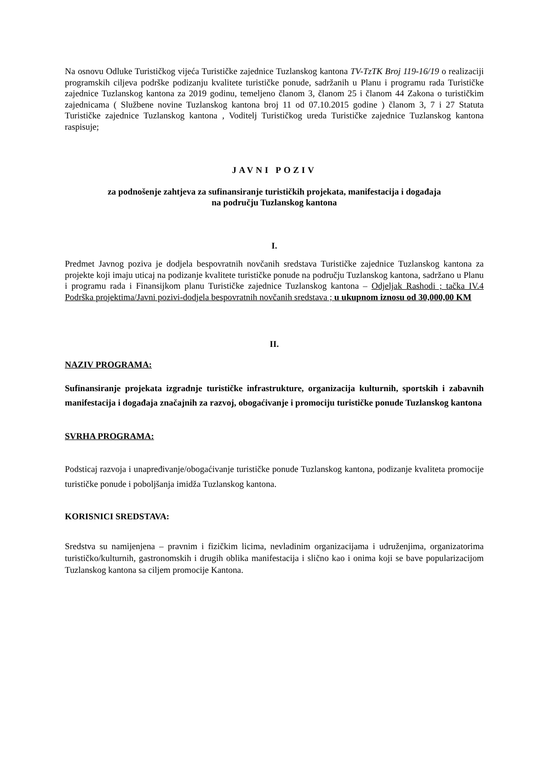Na osnovu Odluke Turističkog vijeća Turističke zajednice Tuzlanskog kantona TV-TzTK Broj 119-16/19 o realizaciji programskih ciljeva podrške podizanju kvalitete turističke ponude, sadržanih u Planu i programu rada Turističke zajednice Tuzlanskog kantona za 2019 godinu, temeljeno članom 3, članom 25 i članom 44 Zakona o turističkim zajednicama ( Službene novine Tuzlanskog kantona broj 11 od 07.10.2015 godine ) članom 3, 7 i 27 Statuta Turističke zajednice Tuzlanskog kantona , Voditelj Turističkog ureda Turističke zajednice Tuzlanskog kantona raspisuje;
JAVNI POZIV
za podnošenje zahtjeva za sufinansiranje turističkih projekata, manifestacija i događaja
na području Tuzlanskog kantona
I.
Predmet Javnog poziva je dodjela bespovratnih novčanih sredstava Turističke zajednice Tuzlanskog kantona za projekte koji imaju uticaj na podizanje kvalitete turističke ponude na području Tuzlanskog kantona, sadržano u Planu i programu rada i Finansijkom planu Turističke zajednice Tuzlanskog kantona – Odjeljak Rashodi ; tačka IV.4 Podrška projektima/Javni pozivi-dodjela bespovratnih novčanih sredstava ; u ukupnom iznosu od 30,000,00 KM
II.
NAZIV PROGRAMA:
Sufinansiranje projekata izgradnje turističke infrastrukture, organizacija kulturnih, sportskih i zabavnih manifestacija i događaja značajnih za razvoj, obogaćivanje i promociju turističke ponude Tuzlanskog kantona
SVRHA PROGRAMA:
Podsticaj razvoja i unapređivanje/obogaćivanje turističke ponude Tuzlanskog kantona, podizanje kvaliteta promocije turističke ponude i poboljšanja imidža Tuzlanskog kantona.
KORISNICI SREDSTAVA:
Sredstva su namijenjena – pravnim i fizičkim licima, nevladinim organizacijama i udruženjima, organizatorima turističko/kulturnih, gastronomskih i drugih oblika manifestacija i slično kao i onima koji se bave popularizacijom Tuzlanskog kantona sa ciljem promocije Kantona.